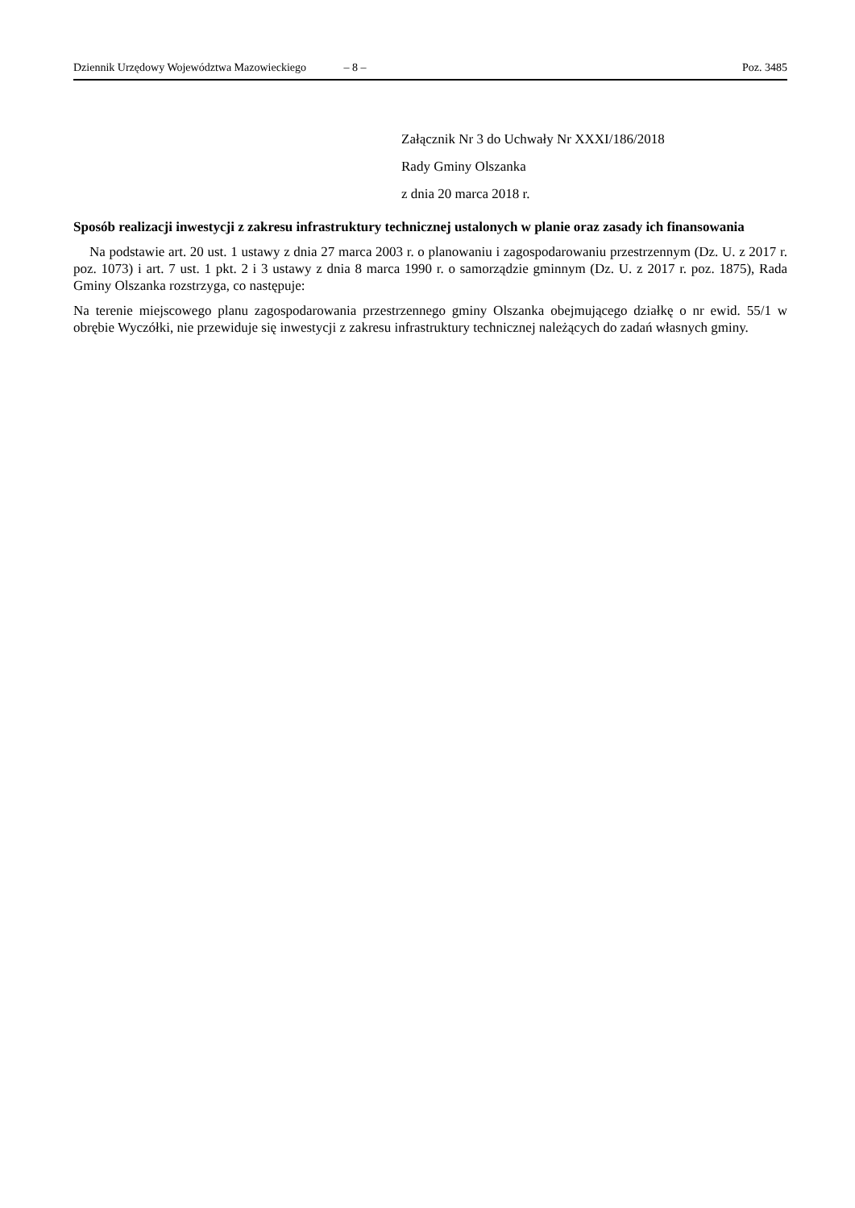Dziennik Urzędowy Województwa Mazowieckiego – 8 – Poz. 3485
Załącznik Nr 3 do Uchwały Nr XXXI/186/2018
Rady Gminy Olszanka
z dnia 20 marca 2018 r.
Sposób realizacji inwestycji z zakresu infrastruktury technicznej ustalonych w planie oraz zasady ich finansowania
Na podstawie art. 20 ust. 1 ustawy z dnia 27 marca 2003 r. o planowaniu i zagospodarowaniu przestrzennym (Dz. U. z 2017 r. poz. 1073) i art. 7 ust. 1 pkt. 2 i 3 ustawy z dnia 8 marca 1990 r. o samorządzie gminnym (Dz. U. z 2017 r. poz. 1875), Rada Gminy Olszanka rozstrzyga, co następuje:
Na terenie miejscowego planu zagospodarowania przestrzennego gminy Olszanka obejmującego działkę o nr ewid. 55/1 w obrębie Wyczółki, nie przewiduje się inwestycji z zakresu infrastruktury technicznej należących do zadań własnych gminy.